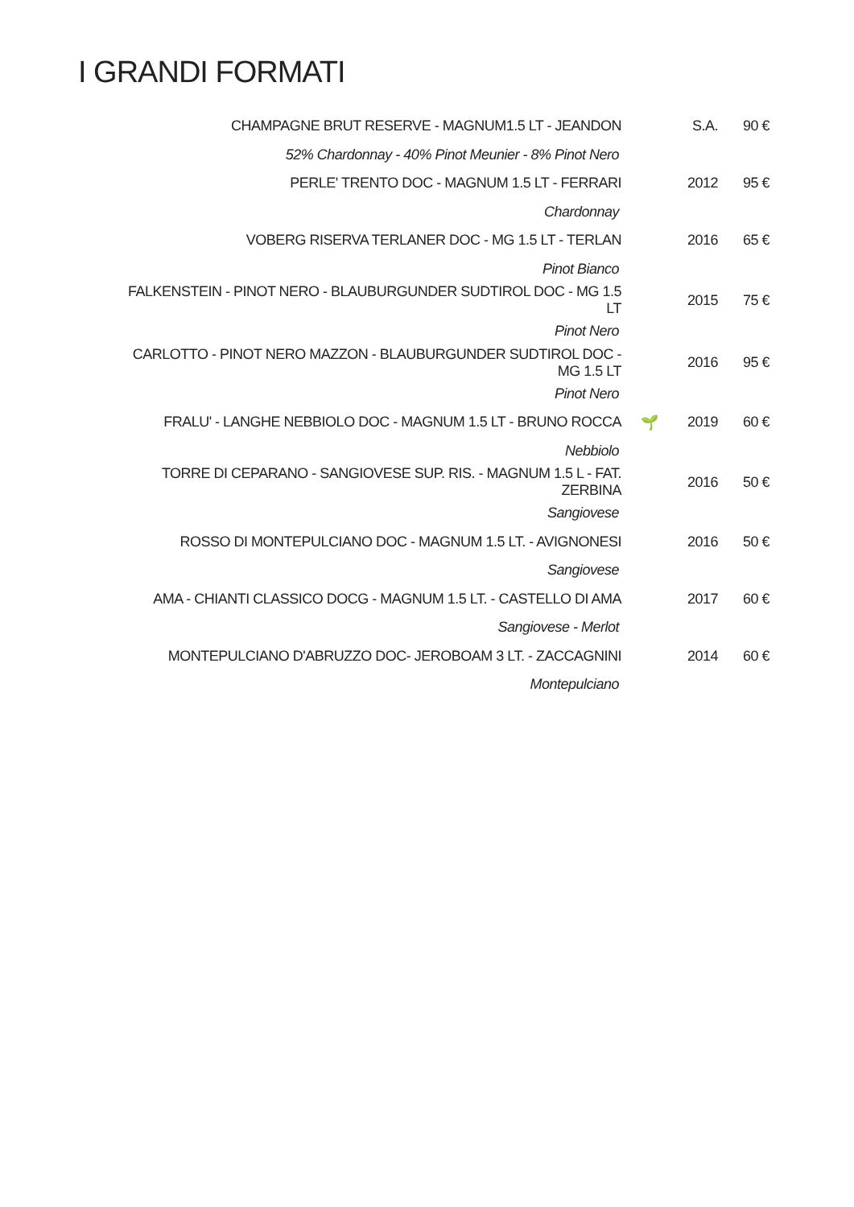I GRANDI FORMATI
| CHAMPAGNE BRUT RESERVE - MAGNUM1.5 LT - JEANDON | | S.A. | 90 € |
| 52% Chardonnay - 40% Pinot Meunier - 8% Pinot Nero | | | |
| PERLE' TRENTO DOC - MAGNUM 1.5 LT - FERRARI | | 2012 | 95 € |
| Chardonnay | | | |
| VOBERG RISERVA TERLANER DOC - MG 1.5 LT - TERLAN | | 2016 | 65 € |
| Pinot Bianco | | | |
| FALKENSTEIN - PINOT NERO - BLAUBURGUNDER SUDTIROL DOC - MG 1.5 LT | | 2015 | 75 € |
| Pinot Nero | | | |
| CARLOTTO - PINOT NERO MAZZON - BLAUBURGUNDER SUDTIROL DOC - MG 1.5 LT | | 2016 | 95 € |
| Pinot Nero | | | |
| FRALU' - LANGHE NEBBIOLO DOC - MAGNUM 1.5 LT - BRUNO ROCCA | 🌱 | 2019 | 60 € |
| Nebbiolo | | | |
| TORRE DI CEPARANO - SANGIOVESE SUP. RIS. - MAGNUM 1.5 L - FAT. ZERBINA | | 2016 | 50 € |
| Sangiovese | | | |
| ROSSO DI MONTEPULCIANO DOC - MAGNUM 1.5 LT. - AVIGNONESI | | 2016 | 50 € |
| Sangiovese | | | |
| AMA - CHIANTI CLASSICO DOCG - MAGNUM 1.5 LT. - CASTELLO DI AMA | | 2017 | 60 € |
| Sangiovese - Merlot | | | |
| MONTEPULCIANO D'ABRUZZO DOC- JEROBOAM 3 LT. - ZACCAGNINI | | 2014 | 60 € |
| Montepulciano | | | |